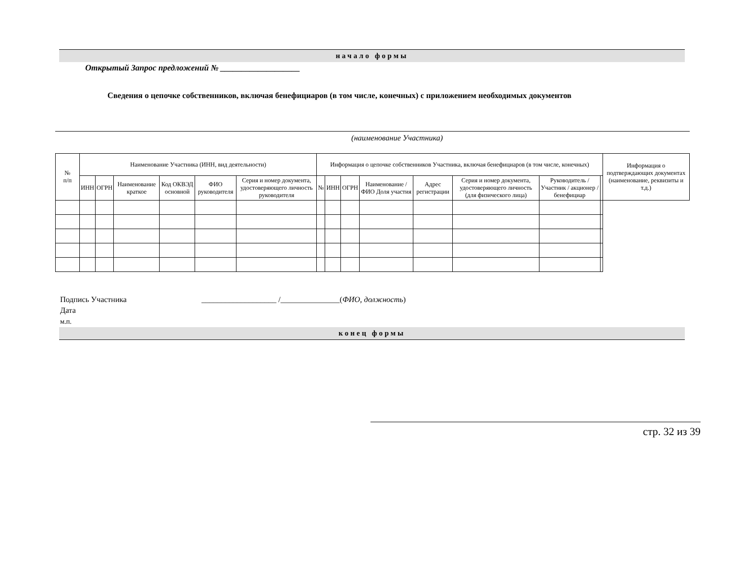начало формы
Открытый Запрос предложений № ___________________
Сведения о цепочке собственников, включая бенефициаров (в том числе, конечных) с приложением необходимых документов
(наименование Участника)
| № п/п | Наименование Участника (ИНН, вид деятельности) | | | | | | Информация о цепочке собственников Участника, включая бенефициаров (в том числе, конечных) | | | | | | | | Информация о подтверждающих документах (наименование, реквизиты и т.д.) |
| --- | --- | --- | --- | --- | --- | --- | --- | --- | --- | --- | --- | --- | --- | --- | --- |
| | ИНН | ОГРН | Наименование краткое | Код ОКВЭД основной | ФИО руководителя | Серия и номер документа, удостоверяющего личность руководителя | № | ИНН | ОГРН | Наименование / ФИО Доля участия | Адрес регистрации | Серия и номер документа, удостоверяющего личность (для физического лица) | Руководитель / Участник / акционер / бенефициар | | |
Подпись Участника ___________________ /_______________(ФИО, должность)
Дата
м.п.
конец формы
стр. 32 из 39